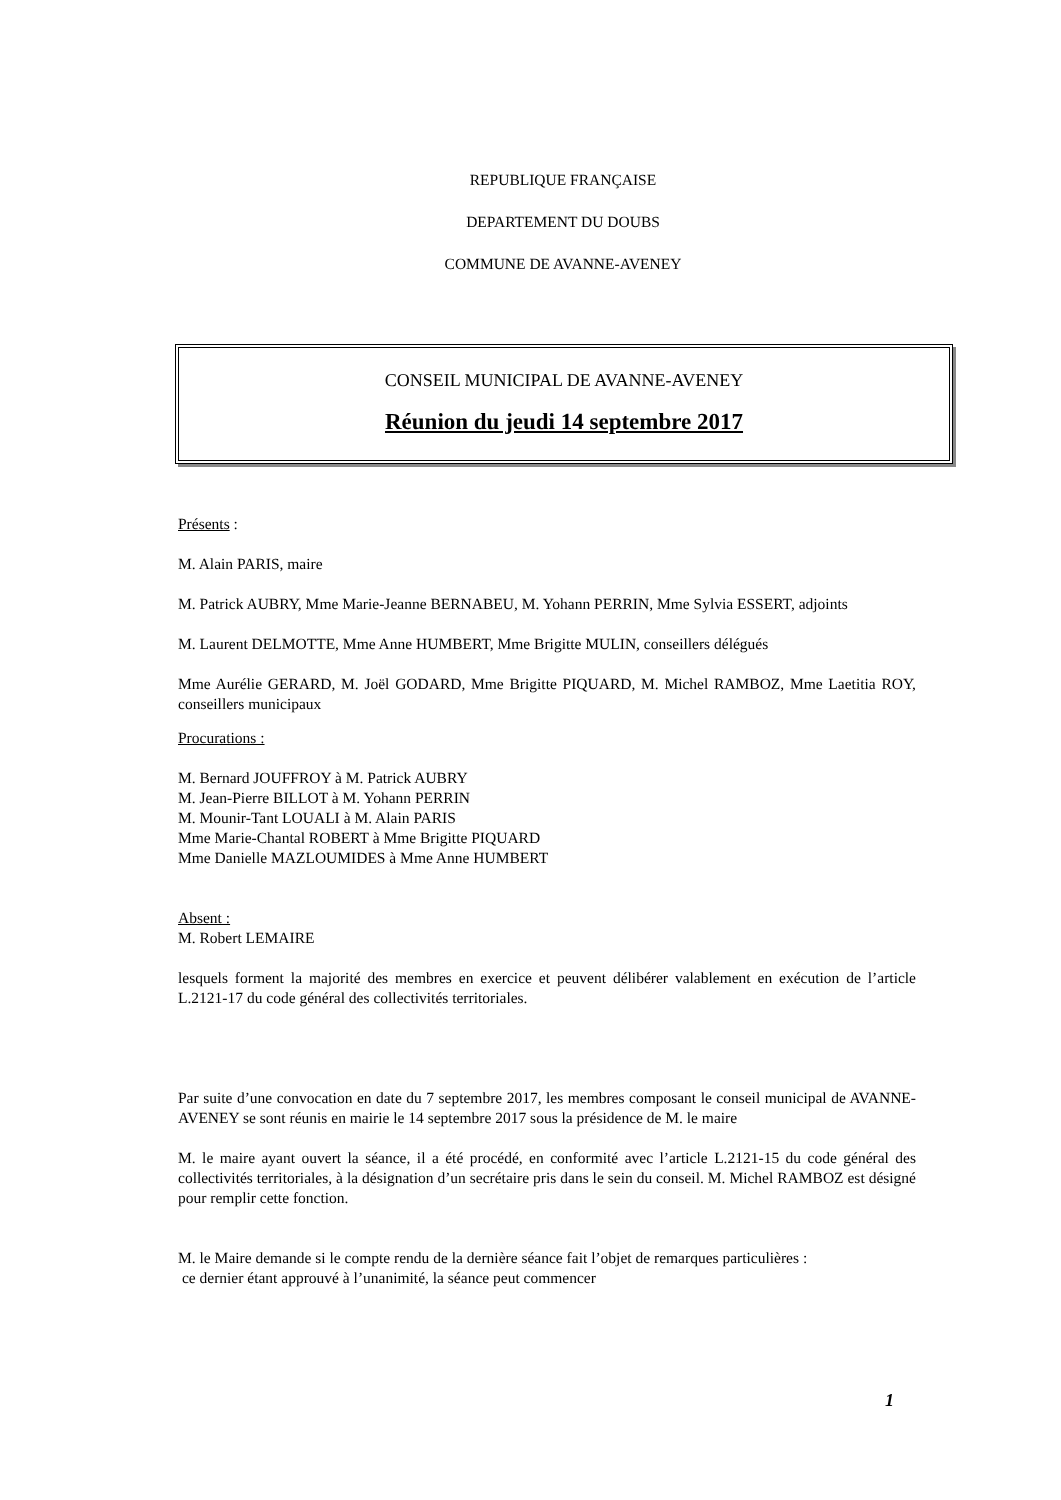REPUBLIQUE FRANÇAISE
DEPARTEMENT DU DOUBS
COMMUNE DE AVANNE-AVENEY
CONSEIL MUNICIPAL DE AVANNE-AVENEY
Réunion du jeudi 14 septembre 2017
Présents :
M. Alain PARIS, maire
M. Patrick AUBRY, Mme Marie-Jeanne BERNABEU, M. Yohann PERRIN, Mme Sylvia ESSERT, adjoints
M. Laurent DELMOTTE, Mme Anne HUMBERT, Mme Brigitte MULIN, conseillers délégués
Mme Aurélie GERARD, M. Joël GODARD, Mme Brigitte PIQUARD, M. Michel RAMBOZ, Mme Laetitia ROY, conseillers municipaux
Procurations :
M. Bernard JOUFFROY à M. Patrick AUBRY
M. Jean-Pierre BILLOT à M. Yohann PERRIN
M. Mounir-Tant LOUALI à M. Alain PARIS
Mme Marie-Chantal ROBERT à Mme Brigitte PIQUARD
Mme Danielle MAZLOUMIDES à Mme Anne HUMBERT
Absent :
M. Robert LEMAIRE
lesquels forment la majorité des membres en exercice et peuvent délibérer valablement en exécution de l’article L.2121-17 du code général des collectivités territoriales.
Par suite d’une convocation en date du 7 septembre 2017, les membres composant le conseil municipal de AVANNE-AVENEY se sont réunis en mairie le 14 septembre 2017 sous la présidence de M. le maire
M. le maire ayant ouvert la séance, il a été procédé, en conformité avec l’article L.2121-15 du code général des collectivités territoriales, à la désignation d’un secrétaire pris dans le sein du conseil. M. Michel RAMBOZ est désigné pour remplir cette fonction.
M. le Maire demande si le compte rendu de la dernière séance fait l’objet de remarques particulières :
ce dernier étant approuvé à l’unanimité, la séance peut commencer
1